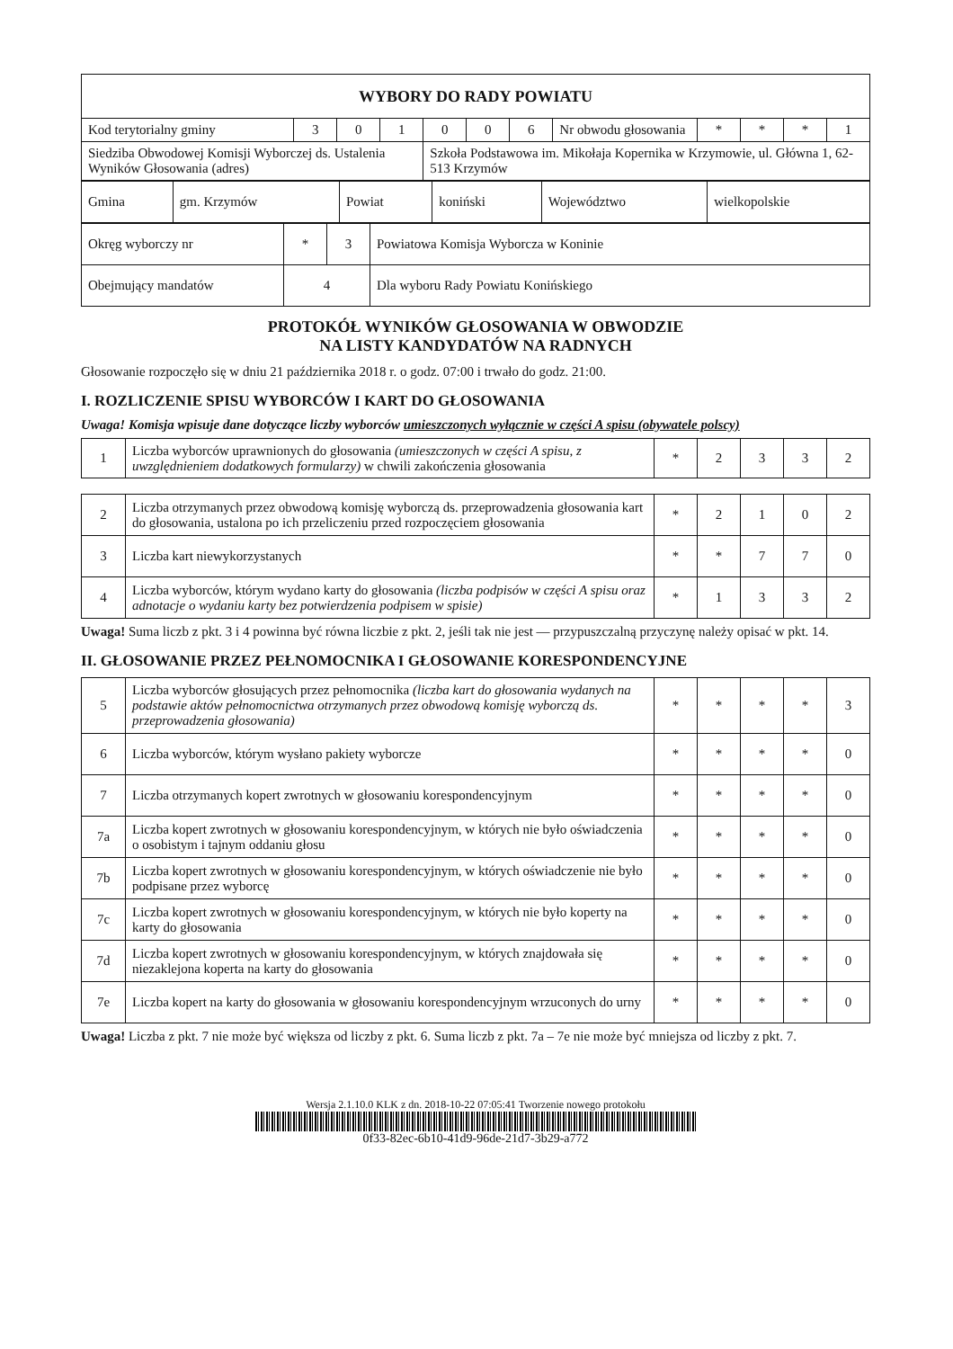| WYBORY DO RADY POWIATU | | | | | | | | | | | |
| Kod terytorialny gminy | 3 | 0 | 1 | 0 | 0 | 6 | Nr obwodu głosowania | * | * | * | 1 |
| Siedziba Obwodowej Komisji Wyborczej ds. Ustalenia Wyników Głosowania (adres) | | | | Szkoła Podstawowa im. Mikołaja Kopernika w Krzymowie, ul. Główna 1, 62-513 Krzymów | | | | | | | |
| Gmina | gm. Krzymów | Powiat | koniński | Województwo | wielkopolskie |
| Okręg wyborczy nr | * | 3 | Powiatowa Komisja Wyborcza w Koninie |
| Obejmujący mandatów | 4 | | Dla wyboru Rady Powiatu Konińskiego |
PROTOKÓŁ WYNIKÓW GŁOSOWANIA W OBWODZIE
NA LISTY KANDYDATÓW NA RADNYCH
Głosowanie rozpoczęło się w dniu 21 października 2018 r. o godz. 07:00 i trwało do godz. 21:00.
I. ROZLICZENIE SPISU WYBORCÓW I KART DO GŁOSOWANIA
Uwaga! Komisja wpisuje dane dotyczące liczby wyborców umieszczonych wyłącznie w części A spisu (obywatele polscy)
| 1 | Liczba wyborców uprawnionych do głosowania (umieszczonych w części A spisu, z uwzględnieniem dodatkowych formularzy) w chwili zakończenia głosowania | * | 2 | 3 | 3 | 2 |
| 2 | Liczba otrzymanych przez obwodową komisję wyborczą ds. przeprowadzenia głosowania kart do głosowania, ustalona po ich przeliczeniu przed rozpoczęciem głosowania | * | 2 | 1 | 0 | 2 |
| 3 | Liczba kart niewykorzystanych | * | * | 7 | 7 | 0 |
| 4 | Liczba wyborców, którym wydano karty do głosowania (liczba podpisów w części A spisu oraz adnotacje o wydaniu karty bez potwierdzenia podpisem w spisie) | * | 1 | 3 | 3 | 2 |
Uwaga! Suma liczb z pkt. 3 i 4 powinna być równa liczbie z pkt. 2, jeśli tak nie jest — przypuszczalną przyczynę należy opisać w pkt. 14.
II. GŁOSOWANIE PRZEZ PEŁNOMOCNIKA I GŁOSOWANIE KORESPONDENCYJNE
| 5 | Liczba wyborców głosujących przez pełnomocnika (liczba kart do głosowania wydanych na podstawie aktów pełnomocnictwa otrzymanych przez obwodową komisję wyborczą ds. przeprowadzenia głosowania) | * | * | * | * | 3 |
| 6 | Liczba wyborców, którym wysłano pakiety wyborcze | * | * | * | * | 0 |
| 7 | Liczba otrzymanych kopert zwrotnych w głosowaniu korespondencyjnym | * | * | * | * | 0 |
| 7a | Liczba kopert zwrotnych w głosowaniu korespondencyjnym, w których nie było oświadczenia o osobistym i tajnym oddaniu głosu | * | * | * | * | 0 |
| 7b | Liczba kopert zwrotnych w głosowaniu korespondencyjnym, w których oświadczenie nie było podpisane przez wyborcę | * | * | * | * | 0 |
| 7c | Liczba kopert zwrotnych w głosowaniu korespondencyjnym, w których nie było koperty na karty do głosowania | * | * | * | * | 0 |
| 7d | Liczba kopert zwrotnych w głosowaniu korespondencyjnym, w których znajdowała się niezaklejona koperta na karty do głosowania | * | * | * | * | 0 |
| 7e | Liczba kopert na karty do głosowania w głosowaniu korespondencyjnym wrzuconych do urny | * | * | * | * | 0 |
Uwaga! Liczba z pkt. 7 nie może być większa od liczby z pkt. 6. Suma liczb z pkt. 7a – 7e nie może być mniejsza od liczby z pkt. 7.
Wersja 2.1.10.0 KLK z dn. 2018-10-22 07:05:41 Tworzenie nowego protokołu
0f33-82ec-6b10-41d9-96de-21d7-3b29-a772